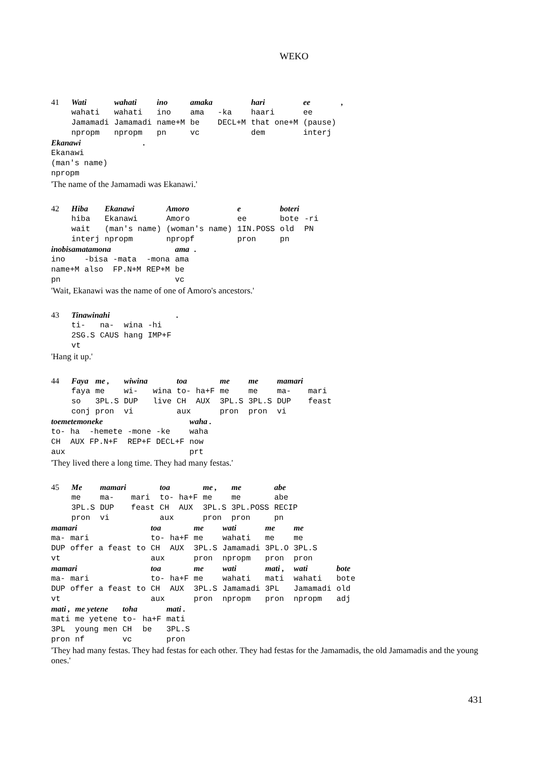WEKO
| 41 | Wati | wahati | ino | amaka | | hari | ee | , |
| | wahati | wahati | ino | ama | -ka | haari | ee | |
| | Jamamadi | Jamamadi | name+M | be | DECL+M | that one+M | (pause) | |
| | npropm | npropm | pn | vc | | dem | interj | |
| Ekanawi | . |
| Ekanawi | |
| (man's name) | |
| npropm | |
'The name of the Jamamadi was Ekanawi.'
| 42 | Hiba | Ekanawi | Amoro | e | boteri | |
| | hiba | Ekanawi | Amoro | ee | bote | -ri |
| | wait | (man's name) | (woman's name) | 1IN.POSS | old | PN |
| | interj | npropm | npropf | pron | pn | |
| inobisamatamona | | | | ama | . |
| ino | -bisa | -mata | -mona | ama | |
| name+M | also | FP.N+M | REP+M | be | |
| pn | | | | vc | |
'Wait, Ekanawi was the name of one of Amoro's ancestors.'
| 43 | Tinawinahi | | | | . |
| | ti- | na- | wina | -hi | |
| | 2SG.S | CAUS | hang | IMP+F | |
| | vt | | | | |
'Hang it up.'
| 44 | Faya | me , | wiwina | | toa | | me | me | mamari | |
| | faya | me | wi- | wina | to- | ha+F | me | me | ma- | mari |
| | so | 3PL.S | DUP | live | CH | AUX | 3PL.S | 3PL.S | DUP | feast |
| | conj | pron | vi | | aux | | pron | pron | vi | |
| toemetemoneke | | | | | waha . |
| to- | ha | -hemete | -mone | -ke | waha |
| CH | AUX | FP.N+F | REP+F | DECL+F | now |
| aux | | | | | prt |
'They lived there a long time. They had many festas.'
| 45 | Me | mamari | | toa | | me , | me | abe |
| | me | ma- | mari | to- | ha+F | me | me | abe |
| | 3PL.S | DUP | feast | CH | AUX | 3PL.S | 3PL.POSS | RECIP |
| | pron | vi | | aux | | pron | pron | pn |
| mamari | | toa | | me | wati | me | me | |
| ma- | mari | to- | ha+F | me | wahati | me | me | |
| DUP | offer a feast to | CH | AUX | 3PL.S | Jamamadi | 3PL.O | 3PL.S | |
| vt | | aux | | pron | npropm | pron | pron | |
| mamari | | toa | | me | wati | mati , | wati | bote |
| ma- | mari | to- | ha+F | me | wahati | mati | wahati | bote |
| DUP | offer a feast to | CH | AUX | 3PL.S | Jamamadi | 3PL | Jamamadi | old |
| vt | | aux | | pron | npropm | pron | npropm | adj |
| mati , | me yetene | toha | | mati . |
| mati | me yetene | to- | ha+F | mati |
| 3PL | young men | CH | be | 3PL.S |
| pron | nf | vc | | pron |
'They had many festas. They had festas for each other. They had festas for the Jamamadis, the old Jamamadis and the young ones.'
431